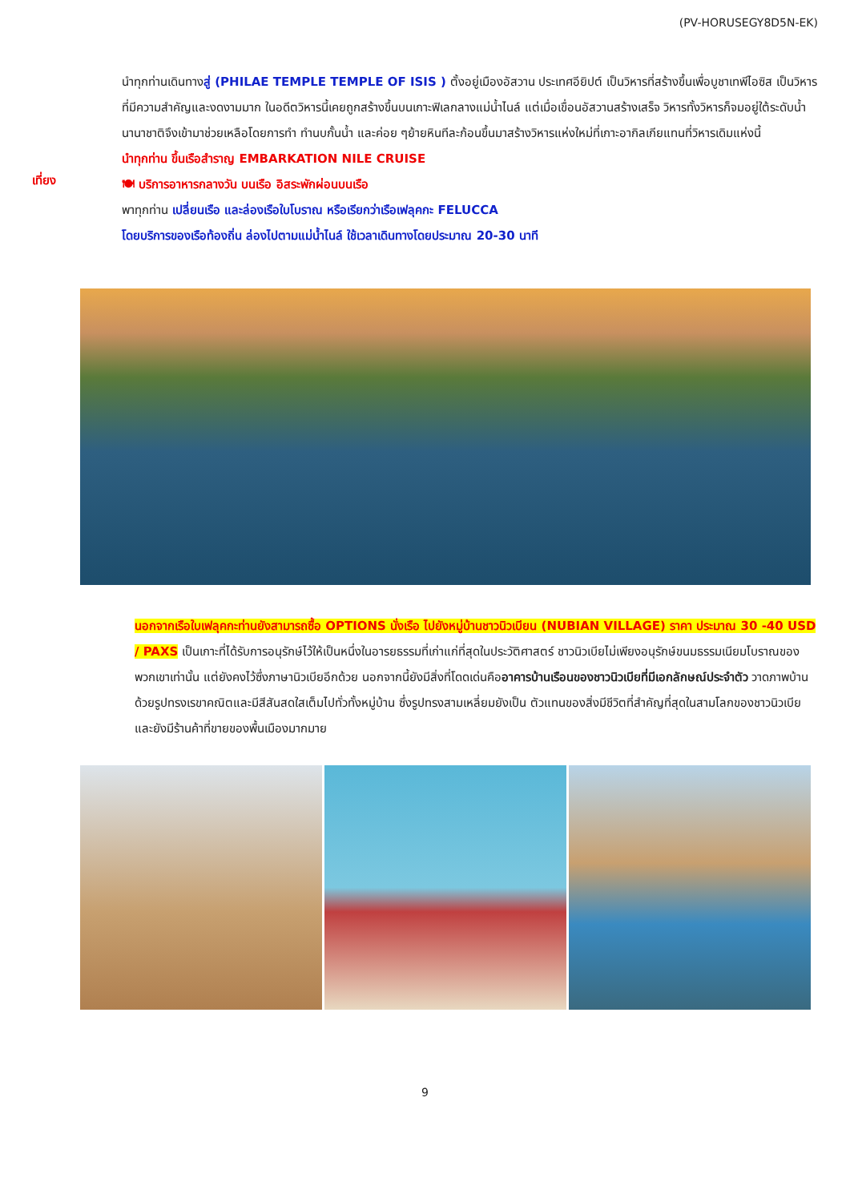(PV-HORUSEGY8D5N-EK)
นำทุกท่านเดินทางสู่ (PHILAE TEMPLE TEMPLE OF ISIS ) ตั้งอยู่เมืองอัสวาน ประเทศอียิปต์ เป็นวิหารที่สร้างขึ้นเพื่อบูชาเทพีไอซิส เป็นวิหารที่มีความสำคัญและงดงามมาก ในอดีตวิหารนี้เคยถูกสร้างขึ้นบนเกาะฟิเลกลางแม่น้ำไนล์ แต่เมื่อเขื่อนอัสวานสร้างเสร็จ วิหารทั้งวิหารก็จมอยู่ใต้ระดับน้ำ นานาชาติจึงเข้ามาช่วยเหลือโดยการทำ ทำนบกั้นน้ำ และค่อย ๆย้ายหินทีละก้อนขึ้นมาสร้างวิหารแห่งใหม่ที่เกาะอากิลเกียแทนที่วิหารเดิมแห่งนี้
นำทุกท่าน ขึ้นเรือสำราญ EMBARKATION NILE CRUISE
เที่ยง
🍽 บริการอาหารกลางวัน บนเรือ อิสระพักผ่อนบนเรือ
พาทุกท่าน เปลี่ยนเรือ และล่องเรือใบโบราณ หรือเรียกว่าเรือเฟลุคกะ FELUCCA
โดยบริการของเรือท้องถิ่น ล่องไปตามแม่น้ำไนล์ ใช้เวลาเดินทางโดยประมาณ 20-30 นาที
นอกจากเรือใบเฟลุคกะท่านยังสามารถซื้อ OPTIONS นั่งเรือ ไปยังหมู่บ้านชาวนิวเบียน (NUBIAN VILLAGE) ราคา ประมาณ 30 -40 USD / PAXS เป็นเกาะที่ได้รับการอนุรักษ์ไว้ให้เป็นหนึ่งในอารยธรรมที่เก่าแก่ที่สุดในประวัติศาสตร์ ชาวนิวเบียไม่เพียงอนุรักษ์ขนมธรรมเนียมโบราณของพวกเขาเท่านั้น แต่ยังคงไว้ซึ่งภาษานิวเบียอีกด้วย นอกจากนี้ยังมีสิ่งที่โดดเด่นคืออาคารบ้านเรือนของชาวนิวเบียที่มีเอกลักษณ์ประจำตัว วาดภาพบ้านด้วยรูปทรงเรขาคณิตและมีสีสันสดใสเต็มไปทั่วทั้งหมู่บ้าน ซึ่งรูปทรงสามเหลี่ยมยังเป็น ตัวแทนของสิ่งมีชีวิตที่สำคัญที่สุดในสามโลกของชาวนิวเบีย และยังมีร้านค้าที่ขายของพื้นเมืองมากมาย
9